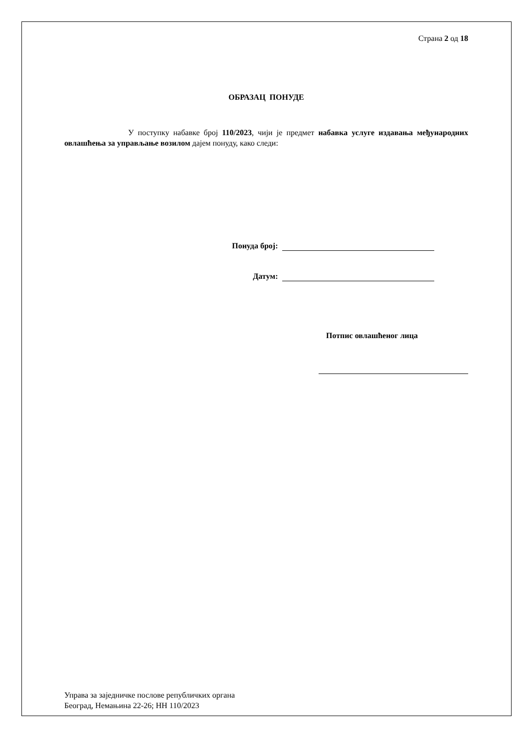Страна 2 од 18
ОБРАЗАЦ ПОНУДЕ
У поступку набавке број 110/2023, чији је предмет набавка услуге издавања међународних овлашћења за управљање возилом дајем понуду, како следи:
Понуда број:
Датум:
Потпис овлашћеног лица
Управа за заједничке послове републичких органа
Београд, Немањина 22-26; НН 110/2023